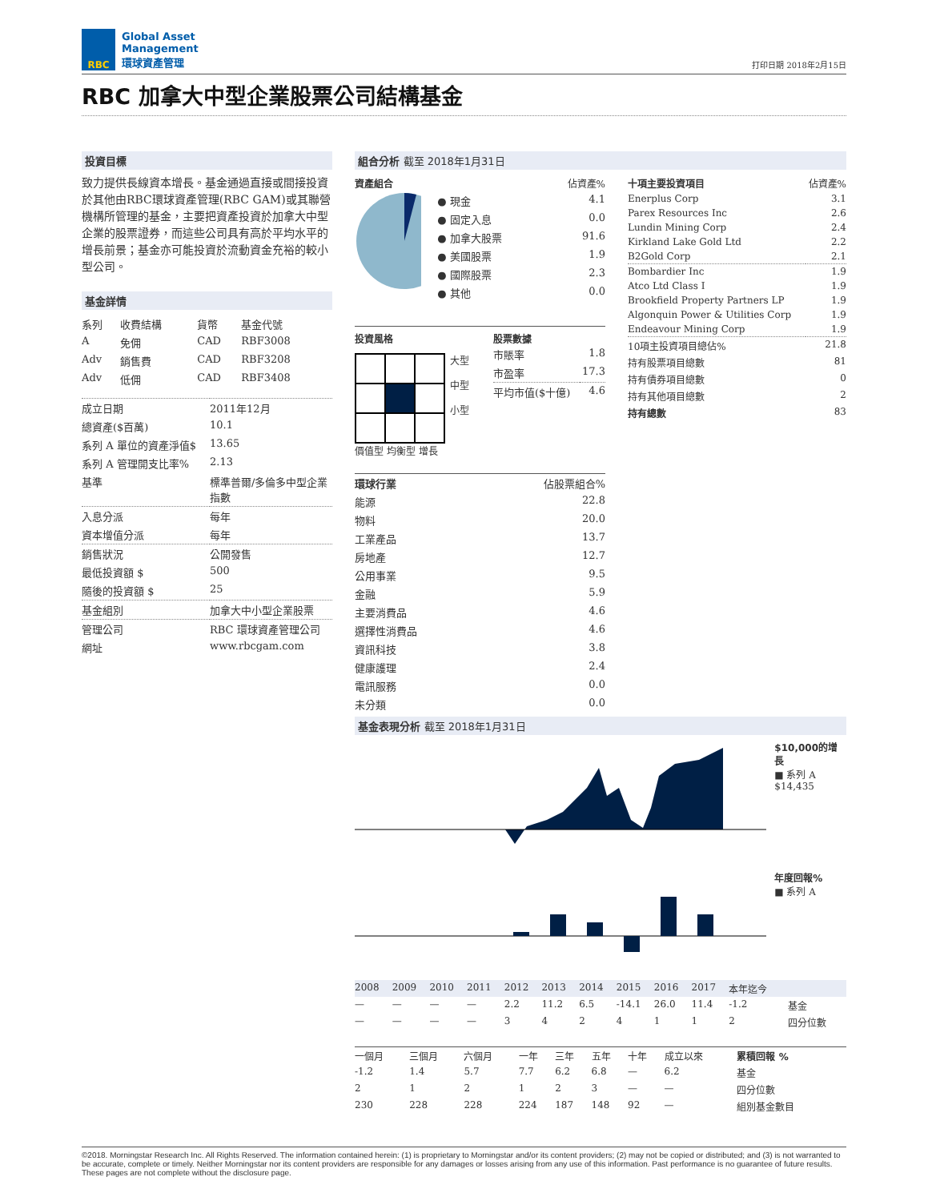RBC
Global Asset
Management
環球資產管理
打印日期 2018年2月15日
RBC 加拿大中型企業股票公司結構基金
投資目標
致力提供長線資本增長。基金通過直接或間接投資於其他由RBC環球資產管理(RBC GAM)或其聯營機構所管理的基金，主要把資產投資於加拿大中型企業的股票證券，而這些公司具有高於平均水平的增長前景；基金亦可能投資於流動資金充裕的較小型公司。
基金詳情
| 系列 | 收費結構 | 貨幣 | 基金代號 |
| --- | --- | --- | --- |
| A | 免佣 | CAD | RBF3008 |
| Adv | 銷售費 | CAD | RBF3208 |
| Adv | 低佣 | CAD | RBF3408 |
| 成立日期 | 2011年12月 |
| 總資產($百萬) | 10.1 |
| 系列 A 單位的資產淨值$ | 13.65 |
| 系列 A 管理開支比率% | 2.13 |
| 基準 | 標準普爾/多倫多中型企業指數 |
| 入息分派 | 每年 |
| 資本增值分派 | 每年 |
| 銷售狀況 | 公開發售 |
| 最低投資額 $ | 500 |
| 隨後的投資額 $ | 25 |
| 基金組別 | 加拿大中小型企業股票 |
| 管理公司 | RBC 環球資產管理公司 |
| 網址 | www.rbcgam.com |
組合分析 截至 2018年1月31日
| 資產組合 | 佔資產% |
| --- | --- |
| ● 現金 | 4.1 |
| ● 固定入息 | 0.0 |
| ● 加拿大股票 | 91.6 |
| ● 美國股票 | 1.9 |
| ● 國際股票 | 2.3 |
| ● 其他 | 0.0 |
投資風格
大型
中型
小型
價值型 均衡型 增長
股票數據
| 市賬率 | 1.8 |
| 市盈率 | 17.3 |
| 平均市值($十億) | 4.6 |
| 環球行業 | 佔股票組合% |
| --- | --- |
| 能源 | 22.8 |
| 物料 | 20.0 |
| 工業產品 | 13.7 |
| 房地產 | 12.7 |
| 公用事業 | 9.5 |
| 金融 | 5.9 |
| 主要消費品 | 4.6 |
| 選擇性消費品 | 4.6 |
| 資訊科技 | 3.8 |
| 健康護理 | 2.4 |
| 電訊服務 | 0.0 |
| 未分類 | 0.0 |
| 十項主要投資項目 | 佔資產% |
| --- | --- |
| Enerplus Corp | 3.1 |
| Parex Resources Inc | 2.6 |
| Lundin Mining Corp | 2.4 |
| Kirkland Lake Gold Ltd | 2.2 |
| B2Gold Corp | 2.1 |
| Bombardier Inc | 1.9 |
| Atco Ltd Class I | 1.9 |
| Brookfield Property Partners LP | 1.9 |
| Algonquin Power & Utilities Corp | 1.9 |
| Endeavour Mining Corp | 1.9 |
| 10項主投資項目總佔% | 21.8 |
| 持有股票項目總數 | 81 |
| 持有債券項目總數 | 0 |
| 持有其他項目總數 | 2 |
| 持有總數 | 83 |
基金表現分析 截至 2018年1月31日
$10,000的增長
■ 系列 A
$14,435
年度回報%
■ 系列 A
| 2008 | 2009 | 2010 | 2011 | 2012 | 2013 | 2014 | 2015 | 2016 | 2017 | 本年迄今 | |
| --- | --- | --- | --- | --- | --- | --- | --- | --- | --- | --- | --- |
| — | — | — | — | 2.2 | 11.2 | 6.5 | -14.1 | 26.0 | 11.4 | -1.2 | 基金 |
| — | — | — | — | 3 | 4 | 2 | 4 | 1 | 1 | 2 | 四分位數 |
| 一個月 | 三個月 | 六個月 | 一年 | 三年 | 五年 | 十年 | 成立以來 | 累積回報 % |
| --- | --- | --- | --- | --- | --- | --- | --- | --- |
| -1.2 | 1.4 | 5.7 | 7.7 | 6.2 | 6.8 | — | 6.2 | 基金 |
| 2 | 1 | 2 | 1 | 2 | 3 | — | — | 四分位數 |
| 230 | 228 | 228 | 224 | 187 | 148 | 92 | — | 組別基金數目 |
©2018. Morningstar Research Inc. All Rights Reserved. The information contained herein: (1) is proprietary to Morningstar and/or its content providers; (2) may not be copied or distributed; and (3) is not warranted to be accurate, complete or timely. Neither Morningstar nor its content providers are responsible for any damages or losses arising from any use of this information. Past performance is no guarantee of future results. These pages are not complete without the disclosure page.